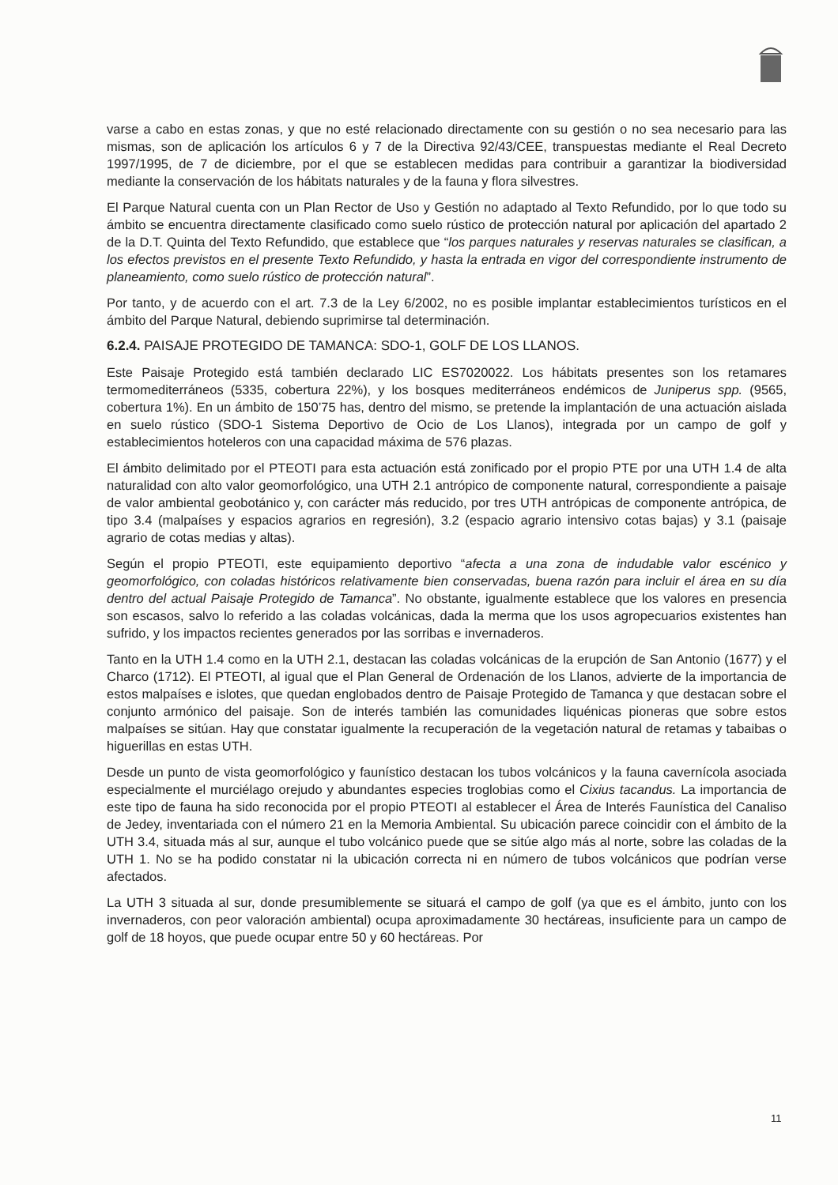varse a cabo en estas zonas, y que no esté relacionado directamente con su gestión o no sea necesario para las mismas, son de aplicación los artículos 6 y 7 de la Directiva 92/43/CEE, transpuestas mediante el Real Decreto 1997/1995, de 7 de diciembre, por el que se establecen medidas para contribuir a garantizar la biodiversidad mediante la conservación de los hábitats naturales y de la fauna y flora silvestres.
El Parque Natural cuenta con un Plan Rector de Uso y Gestión no adaptado al Texto Refundido, por lo que todo su ámbito se encuentra directamente clasificado como suelo rústico de protección natural por aplicación del apartado 2 de la D.T. Quinta del Texto Refundido, que establece que “los parques naturales y reservas naturales se clasifican, a los efectos previstos en el presente Texto Refundido, y hasta la entrada en vigor del correspondiente instrumento de planeamiento, como suelo rústico de protección natural”.
Por tanto, y de acuerdo con el art. 7.3 de la Ley 6/2002, no es posible implantar establecimientos turísticos en el ámbito del Parque Natural, debiendo suprimirse tal determinación.
6.2.4. PAISAJE PROTEGIDO DE TAMANCA: SDO-1, GOLF DE LOS LLANOS.
Este Paisaje Protegido está también declarado LIC ES7020022. Los hábitats presentes son los retamares termomediterráneos (5335, cobertura 22%), y los bosques mediterráneos endémicos de Juniperus spp. (9565, cobertura 1%). En un ámbito de 150’75 has, dentro del mismo, se pretende la implantación de una actuación aislada en suelo rústico (SDO-1 Sistema Deportivo de Ocio de Los Llanos), integrada por un campo de golf y establecimientos hoteleros con una capacidad máxima de 576 plazas.
El ámbito delimitado por el PTEOTI para esta actuación está zonificado por el propio PTE por una UTH 1.4 de alta naturalidad con alto valor geomorfológico, una UTH 2.1 antrópico de componente natural, correspondiente a paisaje de valor ambiental geobotánico y, con carácter más reducido, por tres UTH antrópicas de componente antrópica, de tipo 3.4 (malpaíses y espacios agrarios en regresión), 3.2 (espacio agrario intensivo cotas bajas) y 3.1 (paisaje agrario de cotas medias y altas).
Según el propio PTEOTI, este equipamiento deportivo “afecta a una zona de indudable valor escénico y geomorfológico, con coladas históricos relativamente bien conservadas, buena razón para incluir el área en su día dentro del actual Paisaje Protegido de Tamanca”. No obstante, igualmente establece que los valores en presencia son escasos, salvo lo referido a las coladas volcánicas, dada la merma que los usos agropecuarios existentes han sufrido, y los impactos recientes generados por las sorribas e invernaderos.
Tanto en la UTH 1.4 como en la UTH 2.1, destacan las coladas volcánicas de la erupción de San Antonio (1677) y el Charco (1712). El PTEOTI, al igual que el Plan General de Ordenación de los Llanos, advierte de la importancia de estos malpaíses e islotes, que quedan englobados dentro de Paisaje Protegido de Tamanca y que destacan sobre el conjunto armónico del paisaje. Son de interés también las comunidades liquénicas pioneras que sobre estos malpaíses se sitúan. Hay que constatar igualmente la recuperación de la vegetación natural de retamas y tabaibas o higuerillas en estas UTH.
Desde un punto de vista geomorfológico y faunístico destacan los tubos volcánicos y la fauna cavernícola asociada especialmente el murciélago orejudo y abundantes especies troglobias como el Cixius tacandus. La importancia de este tipo de fauna ha sido reconocida por el propio PTEOTI al establecer el Área de Interés Faunística del Canaliso de Jedey, inventariada con el número 21 en la Memoria Ambiental. Su ubicación parece coincidir con el ámbito de la UTH 3.4, situada más al sur, aunque el tubo volcánico puede que se sitúe algo más al norte, sobre las coladas de la UTH 1. No se ha podido constatar ni la ubicación correcta ni en número de tubos volcánicos que podrían verse afectados.
La UTH 3 situada al sur, donde presumiblemente se situará el campo de golf (ya que es el ámbito, junto con los invernaderos, con peor valoración ambiental) ocupa aproximadamente 30 hectáreas, insuficiente para un campo de golf de 18 hoyos, que puede ocupar entre 50 y 60 hectáreas. Por
11